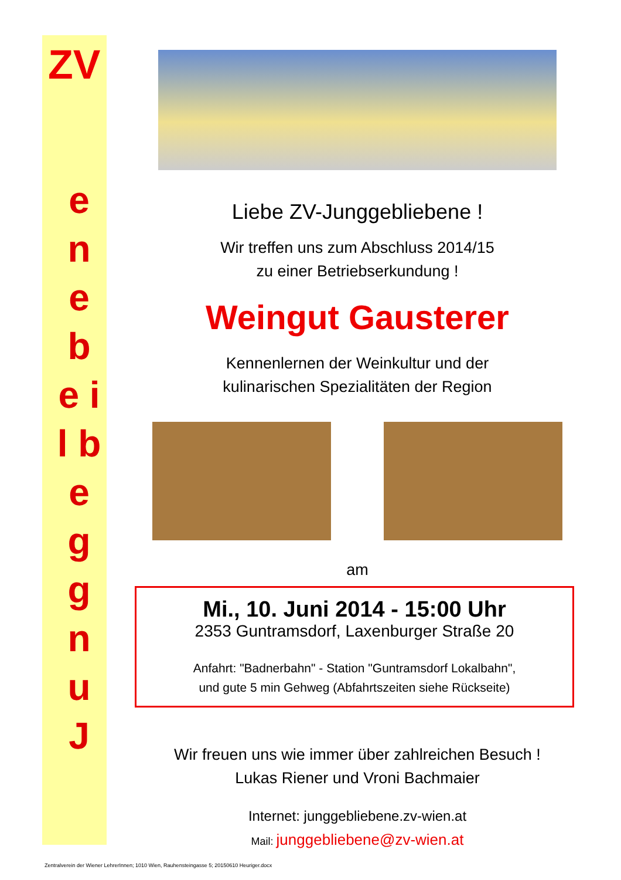ZV
e n e b e i l b e g g n u J
Liebe ZV-Junggebliebene !
Wir treffen uns zum Abschluss 2014/15
zu einer Betriebserkundung !
Weingut Gausterer
Kennenlernen der Weinkultur und der
kulinarischen Spezialitäten der Region
am
Mi., 10. Juni 2014 - 15:00 Uhr
2353 Guntramsdorf, Laxenburger Straße 20
Anfahrt: "Badnerbahn" - Station "Guntramsdorf Lokalbahn",
und gute 5 min Gehweg (Abfahrtszeiten siehe Rückseite)
Wir freuen uns wie immer über zahlreichen Besuch !
Lukas Riener und Vroni Bachmaier
Internet: junggebliebene.zv-wien.at
Mail: junggebliebene@zv-wien.at
Zentralverein der Wiener LehrerInnen; 1010 Wien, Rauhensteingasse 5; 20150610 Heuriger.docx